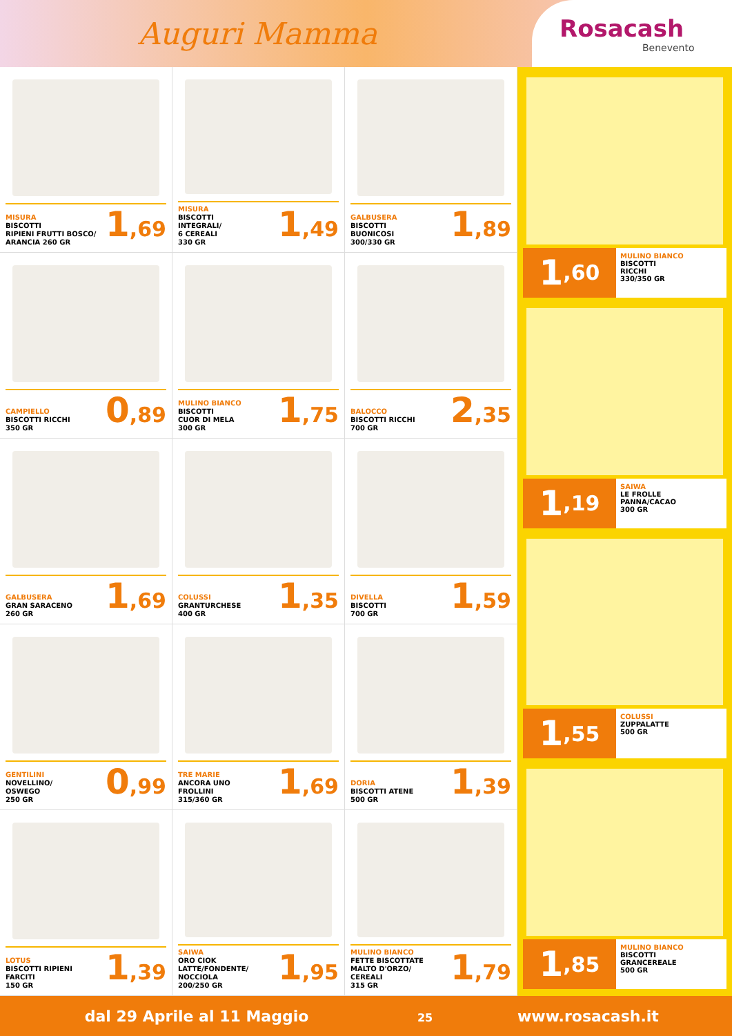Auguri Mamma
Rosacash
Benevento
MISURA
BISCOTTI
RIPIENI FRUTTI BOSCO/
ARANCIA 260 GR
1,69
MISURA
BISCOTTI
INTEGRALI/
6 CEREALI
330 GR
1,49
GALBUSERA
BISCOTTI
BUONICOSI
300/330 GR
1,89
CAMPIELLO
BISCOTTI RICCHI
350 GR
0,89
MULINO BIANCO
BISCOTTI
CUOR DI MELA
300 GR
1,75
BALOCCO
BISCOTTI RICCHI
700 GR
2,35
GALBUSERA
GRAN SARACENO
260 GR
1,69
COLUSSI
GRANTURCHESE
400 GR
1,35
DIVELLA
BISCOTTI
700 GR
1,59
GENTILINI
NOVELLINO/
OSWEGO
250 GR
0,99
TRE MARIE
ANCORA UNO
FROLLINI
315/360 GR
1,69
DORIA
BISCOTTI ATENE
500 GR
1,39
LOTUS
BISCOTTI RIPIENI
FARCITI
150 GR
1,39
SAIWA
ORO CIOK
LATTE/FONDENTE/
NOCCIOLA
200/250 GR
1,95
MULINO BIANCO
FETTE BISCOTTATE
MALTO D'ORZO/
CEREALI
315 GR
1,79
1,60
MULINO BIANCO
BISCOTTI
RICCHI
330/350 GR
1,19
SAIWA
LE FROLLE
PANNA/CACAO
300 GR
1,55
COLUSSI
ZUPPALATTE
500 GR
1,85
MULINO BIANCO
BISCOTTI
GRANCEREALE
500 GR
dal 29 Aprile al 11 Maggio 25
www.rosacash.it